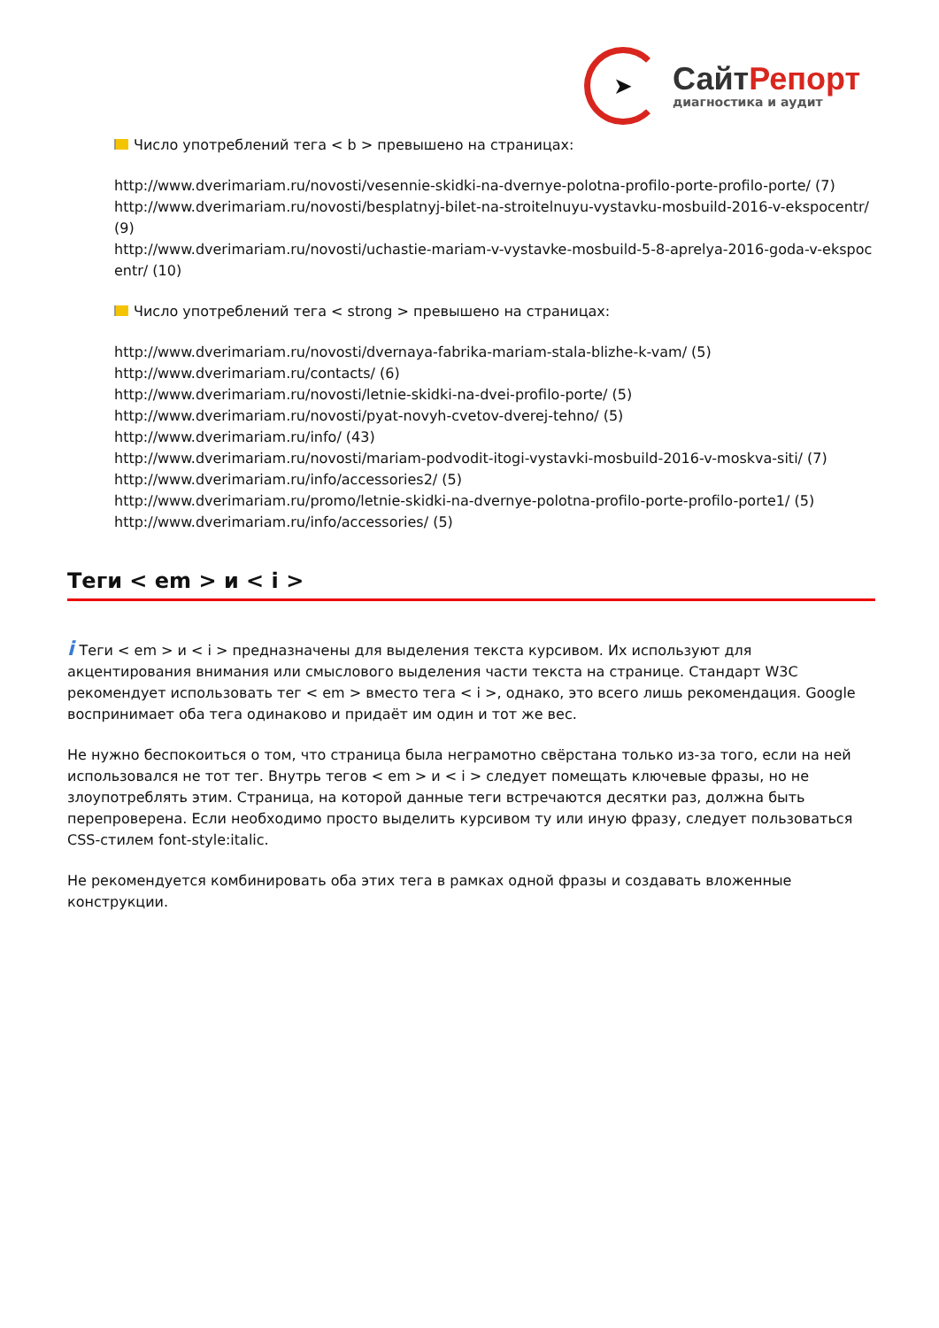➤
СайтРепорт
диагностика и аудит
Число употреблений тега < b > превышено на страницах:
http://www.dverimariam.ru/novosti/vesennie-skidki-na-dvernye-polotna-profilo-porte-profilo-porte/ (7)
http://www.dverimariam.ru/novosti/besplatnyj-bilet-na-stroitelnuyu-vystavku-mosbuild-2016-v-ekspocentr/ (9)
http://www.dverimariam.ru/novosti/uchastie-mariam-v-vystavke-mosbuild-5-8-aprelya-2016-goda-v-ekspocentr/ (10)
Число употреблений тега < strong > превышено на страницах:
http://www.dverimariam.ru/novosti/dvernaya-fabrika-mariam-stala-blizhe-k-vam/ (5)
http://www.dverimariam.ru/contacts/ (6)
http://www.dverimariam.ru/novosti/letnie-skidki-na-dvei-profilo-porte/ (5)
http://www.dverimariam.ru/novosti/pyat-novyh-cvetov-dverej-tehno/ (5)
http://www.dverimariam.ru/info/ (43)
http://www.dverimariam.ru/novosti/mariam-podvodit-itogi-vystavki-mosbuild-2016-v-moskva-siti/ (7)
http://www.dverimariam.ru/info/accessories2/ (5)
http://www.dverimariam.ru/promo/letnie-skidki-na-dvernye-polotna-profilo-porte-profilo-porte1/ (5)
http://www.dverimariam.ru/info/accessories/ (5)
Теги < em > и < i >
i Теги < em > и < i > предназначены для выделения текста курсивом. Их используют для акцентирования внимания или смыслового выделения части текста на странице. Стандарт W3C рекомендует использовать тег < em > вместо тега < i >, однако, это всего лишь рекомендация. Google воспринимает оба тега одинаково и придаёт им один и тот же вес.
Не нужно беспокоиться о том, что страница была неграмотно свёрстана только из-за того, если на ней использовался не тот тег. Внутрь тегов < em > и < i > следует помещать ключевые фразы, но не злоупотреблять этим. Страница, на которой данные теги встречаются десятки раз, должна быть перепроверена. Если необходимо просто выделить курсивом ту или иную фразу, следует пользоваться CSS-стилем font-style:italic.
Не рекомендуется комбинировать оба этих тега в рамках одной фразы и создавать вложенные конструкции.